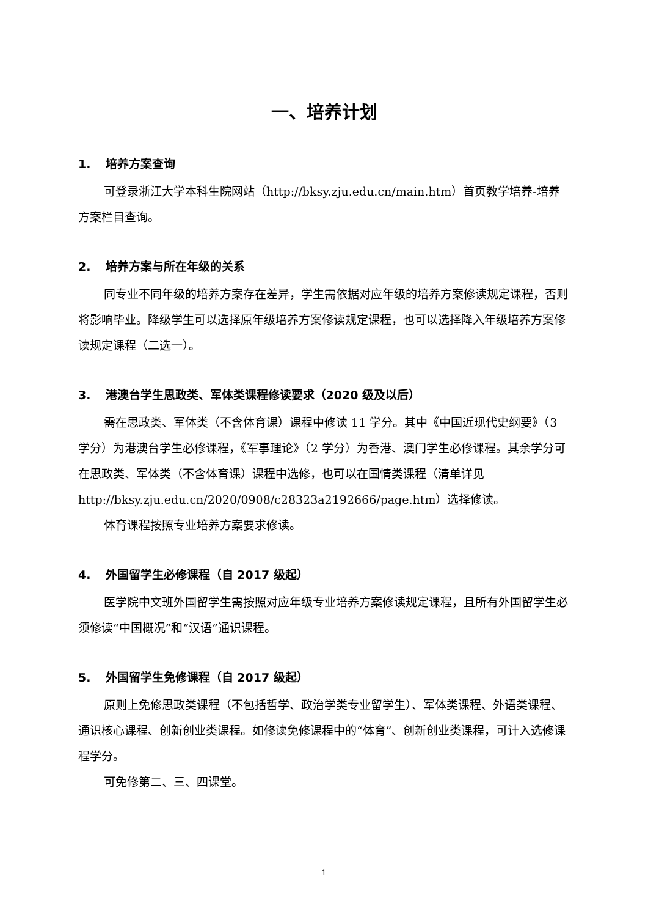一、培养计划
1. 培养方案查询
可登录浙江大学本科生院网站（http://bksy.zju.edu.cn/main.htm）首页教学培养-培养方案栏目查询。
2. 培养方案与所在年级的关系
同专业不同年级的培养方案存在差异，学生需依据对应年级的培养方案修读规定课程，否则将影响毕业。降级学生可以选择原年级培养方案修读规定课程，也可以选择降入年级培养方案修读规定课程（二选一）。
3. 港澳台学生思政类、军体类课程修读要求（2020 级及以后）
需在思政类、军体类（不含体育课）课程中修读 11 学分。其中《中国近现代史纲要》（3 学分）为港澳台学生必修课程，《军事理论》（2 学分）为香港、澳门学生必修课程。其余学分可在思政类、军体类（不含体育课）课程中选修，也可以在国情类课程（清单详见 http://bksy.zju.edu.cn/2020/0908/c28323a2192666/page.htm）选择修读。
体育课程按照专业培养方案要求修读。
4. 外国留学生必修课程（自 2017 级起）
医学院中文班外国留学生需按照对应年级专业培养方案修读规定课程，且所有外国留学生必须修读“中国概况”和“汉语”通识课程。
5. 外国留学生免修课程（自 2017 级起）
原则上免修思政类课程（不包括哲学、政治学类专业留学生）、军体类课程、外语类课程、通识核心课程、创新创业类课程。如修读免修课程中的“体育”、创新创业类课程，可计入选修课程学分。
可免修第二、三、四课堂。
1